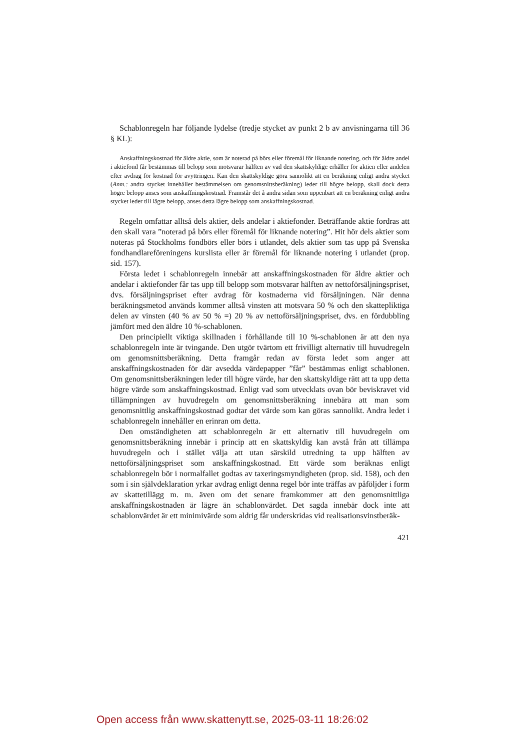Schablonregeln har följande lydelse (tredje stycket av punkt 2 b av anvisningarna till 36 § KL):
Anskaffningskostnad för äldre aktie, som är noterad på börs eller föremål för liknande notering, och för äldre andel i aktiefond får bestämmas till belopp som motsvarar hälften av vad den skattskyldige erhåller för aktien eller andelen efter avdrag för kostnad för avyttringen. Kan den skattskyldige göra sannolikt att en beräkning enligt andra stycket (Anm.: andra stycket innehåller bestämmelsen om genomsnittsberäkning) leder till högre belopp, skall dock detta högre belopp anses som anskaffningskostnad. Framstår det å andra sidan som uppenbart att en beräkning enligt andra stycket leder till lägre belopp, anses detta lägre belopp som anskaffningskostnad.
Regeln omfattar alltså dels aktier, dels andelar i aktiefonder. Beträffande aktie fordras att den skall vara ”noterad på börs eller föremål för liknande notering”. Hit hör dels aktier som noteras på Stockholms fondbörs eller börs i utlandet, dels aktier som tas upp på Svenska fondhandlareföreningens kurslista eller är föremål för liknande notering i utlandet (prop. sid. 157).
Första ledet i schablonregeln innebär att anskaffningskostnaden för äldre aktier och andelar i aktiefonder får tas upp till belopp som motsvarar hälften av nettoförsäljningspriset, dvs. försäljningspriset efter avdrag för kostnaderna vid försäljningen. När denna beräkningsmetod används kommer alltså vinsten att motsvara 50 % och den skattepliktiga delen av vinsten (40 % av 50 % =) 20 % av nettoförsäljningspriset, dvs. en fördubbling jämfört med den äldre 10 %-schablonen.
Den principiellt viktiga skillnaden i förhållande till 10 %-schablonen är att den nya schablonregeln inte är tvingande. Den utgör tvärtom ett frivilligt alternativ till huvudregeln om genomsnittsberäkning. Detta framgår redan av första ledet som anger att anskaffningskostnaden för där avsedda värdepapper ”får” bestämmas enligt schablonen. Om genomsnittsberäkningen leder till högre värde, har den skattskyldige rätt att ta upp detta högre värde som anskaffningskostnad. Enligt vad som utvecklats ovan bör beviskravet vid tillämpningen av huvudregeln om genomsnittsberäkning innebära att man som genomsnittlig anskaffningskostnad godtar det värde som kan göras sannolikt. Andra ledet i schablonregeln innehåller en erinran om detta.
Den omständigheten att schablonregeln är ett alternativ till huvudregeln om genomsnittsberäkning innebär i princip att en skattskyldig kan avstå från att tillämpa huvudregeln och i stället välja att utan särskild utredning ta upp hälften av nettoförsäljningspriset som anskaffningskostnad. Ett värde som beräknas enligt schablonregeln bör i normalfallet godtas av taxeringsmyndigheten (prop. sid. 158), och den som i sin självdeklaration yrkar avdrag enligt denna regel bör inte träffas av påföljder i form av skattetillägg m. m. även om det senare framkommer att den genomsnittliga anskaffningskostnaden är lägre än schablonvärdet. Det sagda innebär dock inte att schablonvärdet är ett minimivärde som aldrig får underskridas vid realisationsvinstberäk-
421
Open access från www.skattenytt.se, 2025-03-11 18:26:02